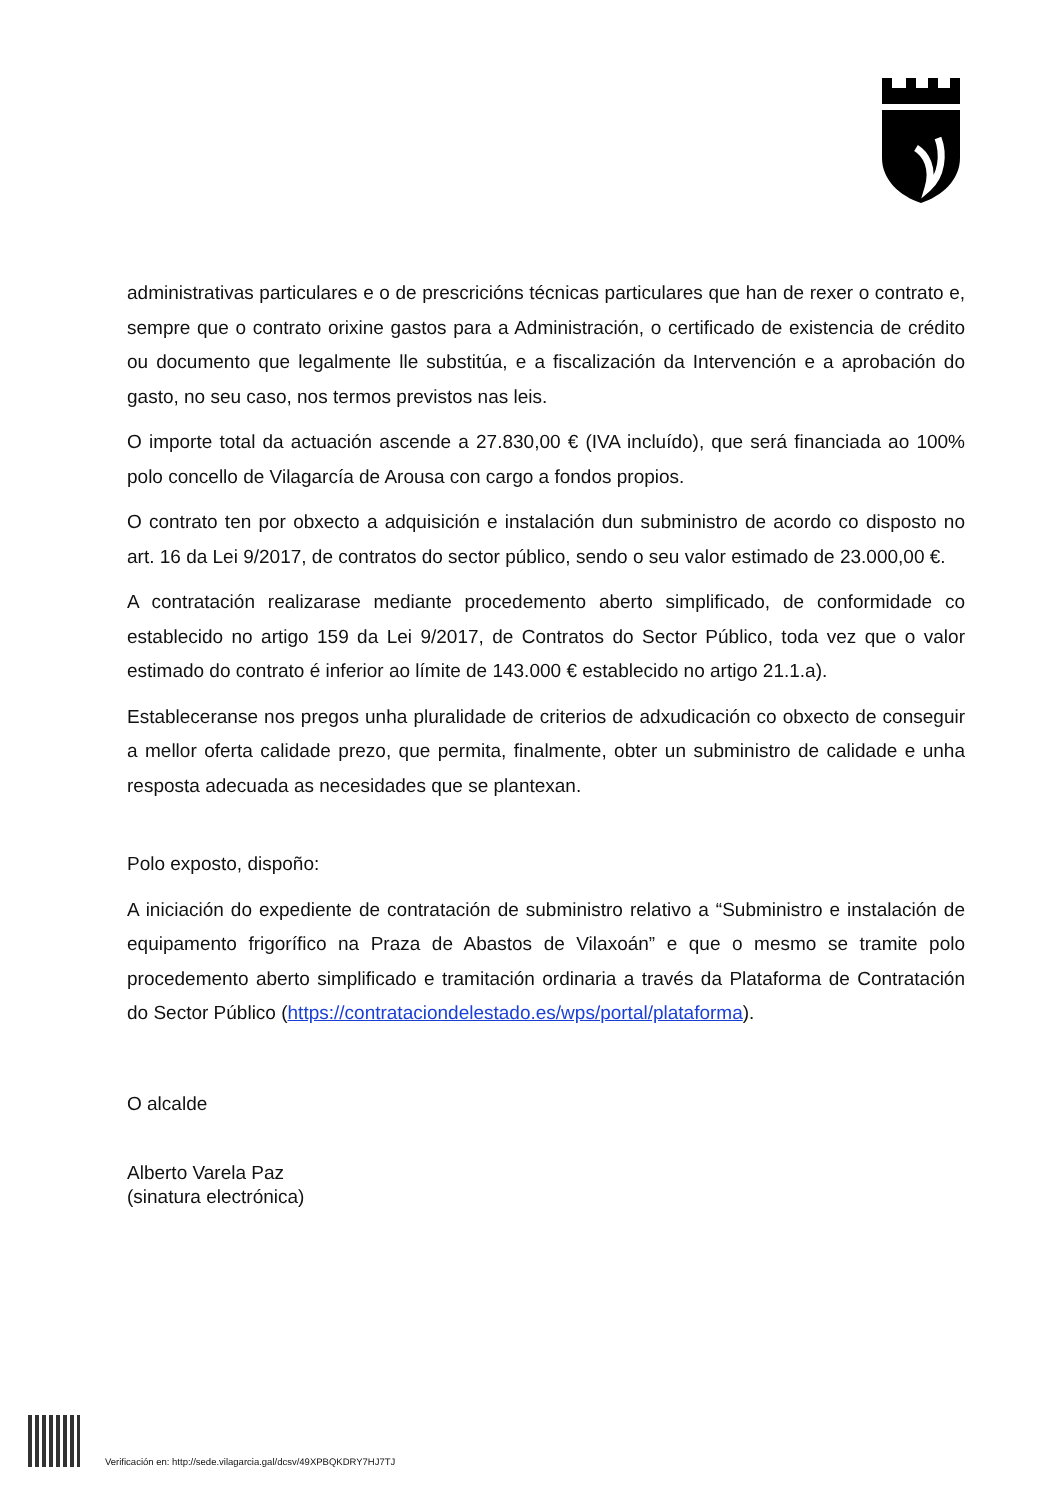administrativas particulares e o de prescricións técnicas particulares que han de rexer o contrato e, sempre que o contrato orixine gastos para a Administración, o certificado de existencia de crédito ou documento que legalmente lle substitúa, e a fiscalización da Intervención e a aprobación do gasto, no seu caso, nos termos previstos nas leis.
O importe total da actuación ascende a 27.830,00 € (IVA incluído), que será financiada ao 100% polo concello de Vilagarcía de Arousa con cargo a fondos propios.
O contrato ten por obxecto a adquisición e instalación dun subministro de acordo co disposto no art. 16 da Lei 9/2017, de contratos do sector público, sendo o seu valor estimado de 23.000,00 €.
A contratación realizarase mediante procedemento aberto simplificado, de conformidade co establecido no artigo 159 da Lei 9/2017, de Contratos do Sector Público, toda vez que o valor estimado do contrato é inferior ao límite de 143.000 € establecido no artigo 21.1.a).
Estableceranse nos pregos unha pluralidade de criterios de adxudicación co obxecto de conseguir a mellor oferta calidade prezo, que permita, finalmente, obter un subministro de calidade e unha resposta adecuada as necesidades que se plantexan.
Polo exposto, dispoño:
A iniciación do expediente de contratación de subministro relativo a “Subministro e instalación de equipamento frigorífico na Praza de Abastos de Vilaxoán” e que o mesmo se tramite polo procedemento aberto simplificado e tramitación ordinaria a través da Plataforma de Contratación do Sector Público (https://contrataciondelestado.es/wps/portal/plataforma).
O alcalde
Alberto Varela Paz
(sinatura electrónica)
Verificación en: http://sede.vilagarcia.gal/dcsv/49XPBQKDRY7HJ7TJ